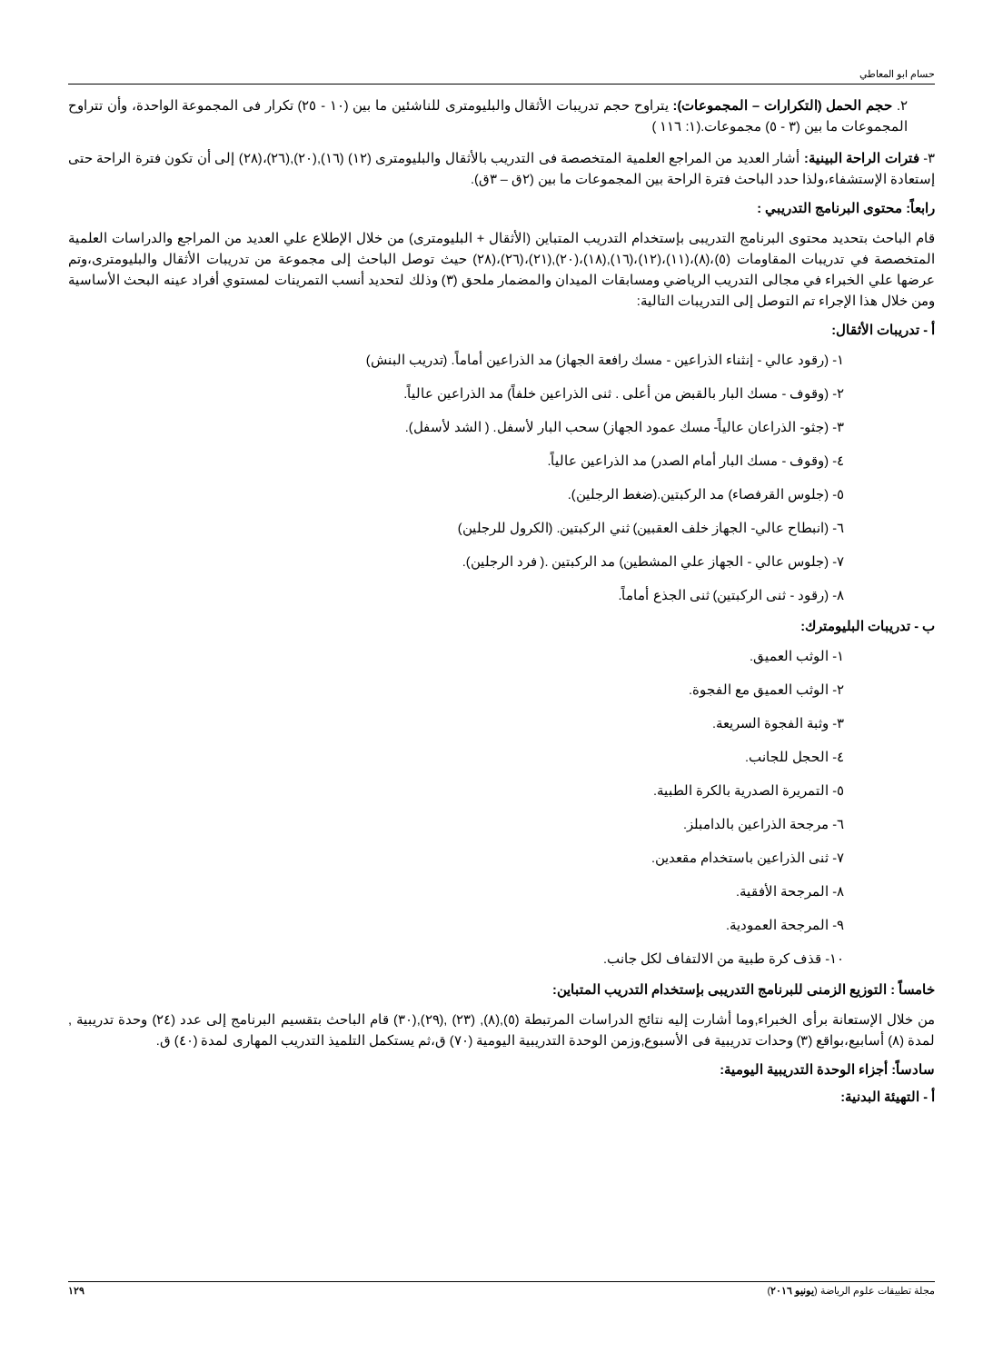حسام ابو المعاطي
٢. حجم الحمل (التكرارات – المجموعات): يتراوح حجم تدريبات الأثقال والبليومترى للناشئين ما بين (١٠ - ٢٥) تكرار فى المجموعة الواحدة، وأن تتراوح المجموعات ما بين (٣ - ٥) مجموعات.(١: ١١٦ )
٣- فترات الراحة البينية: أشار العديد من المراجع العلمية المتخصصة فى التدريب بالأثقال والبليومترى (١٢) (١٦),(٢٠),(٢٦)،(٢٨) إلى أن تكون فترة الراحة حتى إستعادة الإستشفاء،ولذا حدد الباحث فترة الراحة بين المجموعات ما بين (٢ق – ٣ق).
رابعاً: محتوى البرنامج التدريبي :
قام الباحث بتحديد محتوى البرنامج التدريبى بإستخدام التدريب المتباين (الأثقال + البليومترى) من خلال الإطلاع علي العديد من المراجع والدراسات العلمية المتخصصة في تدريبات المقاومات (٥)،(٨)،(١١)،(١٢)،(١٦),(١٨)،(٢٠),(٢١)،(٢٦)،(٢٨) حيث توصل الباحث إلى مجموعة من تدريبات الأثقال والبليومترى،وتم عرضها علي الخبراء في مجالى التدريب الرياضي ومسابقات الميدان والمضمار ملحق (٣) وذلك لتحديد أنسب التمرينات لمستوي أفراد عينه البحث الأساسية ومن خلال هذا الإجراء تم التوصل إلى التدريبات التالية:
أ - تدريبات الأثقال:
١- (رقود عالي - إنثناء الذراعين - مسك رافعة الجهاز) مد الذراعين أماماً. (تدريب البنش)
٢- (وقوف - مسك البار بالقبض من أعلى . ثنى الذراعين خلفاً) مد الذراعين عالياً.
٣- (جثو- الذراعان عالياً- مسك عمود الجهاز) سحب البار لأسفل. ( الشد لأسفل).
٤- (وقوف - مسك البار أمام الصدر) مد الذراعين عالياً.
٥- (جلوس القرفصاء) مد الركبتين.(ضغط الرجلين).
٦- (انبطاح عالي- الجهاز خلف العقبين) ثني الركبتين. (الكرول للرجلين)
٧- (جلوس عالي - الجهاز علي المشطين) مد الركبتين .( فرد الرجلين).
٨- (رقود - ثنى الركبتين) ثنى الجذع أماماً.
ب - تدريبات البليومترك:
١- الوثب العميق.
٢- الوثب العميق مع الفجوة.
٣- وثبة الفجوة السريعة.
٤- الحجل للجانب.
٥- التمريرة الصدرية بالكرة الطبية.
٦- مرجحة الذراعين بالدامبلز.
٧- ثنى الذراعين باستخدام مقعدين.
٨- المرجحة الأفقية.
٩- المرجحة العمودية.
١٠- قذف كرة طبية من الالتفاف لكل جانب.
خامساً : التوزيع الزمنى للبرنامج التدريبى بإستخدام التدريب المتباين:
من خلال الإستعانة برأى الخبراء,وما أشارت إليه نتائج الدراسات المرتبطة (٥),(٨), (٢٣) ,(٢٩),(٣٠) قام الباحث بتقسيم البرنامج إلى عدد (٢٤) وحدة تدريبية , لمدة (٨) أسابيع،بواقع (٣) وحدات تدريبية فى الأسبوع,وزمن الوحدة التدريبية اليومية (٧٠) ق،ثم يستكمل التلميذ التدريب المهارى لمدة (٤٠) ق.
سادساً: أجزاء الوحدة التدريبية اليومية:
أ - التهيئة البدنية:
مجلة تطبيقات علوم الرياضة (يونيو ٢٠١٦) ١٢٩